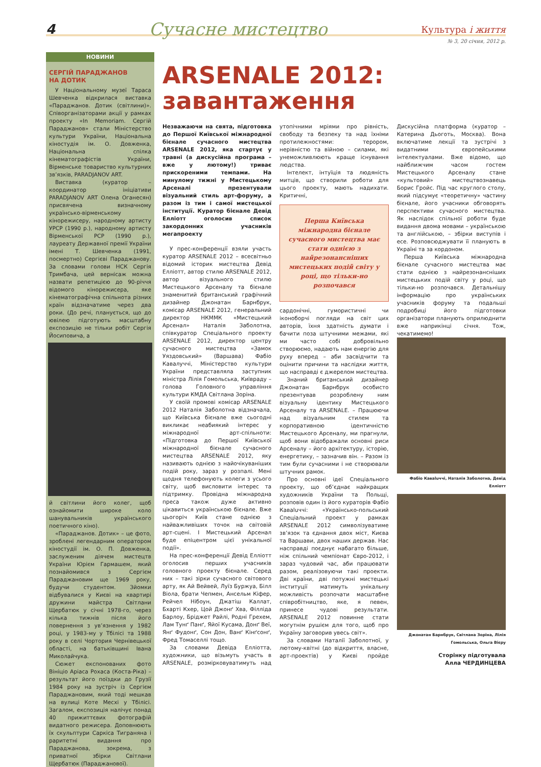4
Сучасне мистецтво
Культура і життя
№ 3, 20 січня, 2012 р.
НОВИНИ
СЕРГІЙ ПАРАДЖАНОВ
НА ДОТИК
У Національному музеї Тараса Шевченка відкрилася виставка «Параджанов. Дотик (світлини)». Співорганізаторами акції у рамках проекту «In Memoriam. Сергій Параджанов» стали Міністерство культури України, Національна кіностудія ім. О. Довженка, Національна спілка кінематографістів України, Вірменське товариство культурних зв’язків, PARADJANOV ART.
Виставка (куратор – координатор ініціативи PARADJANOV ART Олена Оганесян) присвячена визначному українсько-вірменському кінорежисеру, народному артисту УРСР (1990 р.), народному артисту Вірменської РСР (1990 р.), лауреату Державної премії України імені Т. Шевченка (1991, посмертно) Сергієві Параджанову. За словами голови НСК Сергія Тримбача, цей вернісаж можна назвати репетицією до 90-річчя відомого кінорежисера, яке кінематографічна спільнота різних країн відзначатиме через два роки. (До речі, планується, що до ювілею підготують масштабну експозицію не тільки робіт Сергія Йосиповича, а
й світлини його колег, щоб ознайомити широке коло шанувальників українського поетичного кіно).
«Параджанов. Дотик» – це фото, зроблені легендарним оператором кіностудії ім. О. П. Довженка, заслуженим діячем мистецтв України Юрієм Гармашем, який познайомився з Сергієм Параджановим ще 1969 року, будучи студентом. Зйомки відбувалися у Києві на квартирі дружини майстра Світлани Щербатюк у січні 1978-го, через кілька тижнів після його повернення з ув’язнення у 1982 році, у 1983-му у Тбілісі та 1988 року в селі Чортория Чернівецької області, на батьківщині Івана Миколайчука.
Сюжет експонованих фото Вініціо Аріаса Рохаса (Коста-Ріка) – результат його поїздки до Грузії 1984 року на зустріч із Сергієм Параджановим, який тоді мешкав на вулиці Коте Месхі у Тбілісі. Загалом, експозиція налічує понад 40 прижиттєвих фотографій видатного режисера. Доповнюють їх скульптури Саркіса Тиграняна і раритетні видання про Параджанова, зокрема, з приватної збірки Світлани Щербатюк (Параджанової).
ARSENALE 2012: завантаження
Незважаючи на свята, підготовка до Першої Київської міжнародної бієнале сучасного мистецтва ARSENALE 2012, яка стартує у травні (а дискусійна програма – вже у лютому!) триває прискореними темпами. На минулому тижні у Мистецькому Арсеналі презентували візуальний стиль арт-форуму, а разом із тим і самої мистецької інституції. Куратор бієнале Девід Елліотт оголосив список закордонних учасників мегапроекту
У прес-конференції взяли участь куратор ARSENALE 2012 – всесвітньо відомий історик мистецтва Девід Елліотт, автор стилю ARSENALE 2012, автор візуального стилю Мистецького Арсеналу та бієнале знаменитий британський графічний дизайнер Джонатан Барнбрук, комісар ARSENALE 2012, генеральний директор НКММК «Мистецький Арсенал» Наталія Заболотна, співкуратор Спеціального проекту ARSENALE 2012, директор центру сучасного мистецтва «Замок Уяздовський» (Варшава) Фабіо Кавалуччі, Міністерство культури України представляла заступник міністра Лілія Гомольська, Київраду – голова Головного управління культури КМДА Світлана Зоріна.
У своїй промові комісар ARSENALE 2012 Наталія Заболотна відзначала, що Київська бієнале вже сьогодні викликає неабиякий інтерес у міжнародної арт-спільноти: «Підготовка до Першої Київської міжнародної бієнале сучасного мистецтва ARSENALE 2012, яку називають однією з найочікуваніших подій року, зараз у розпалі. Мені щодня телефонують колеги з усього світу, щоб висловити інтерес та підтримку. Провідна міжнародна преса також дуже активно цікавиться українською бієнале. Вже цьогоріч Київ стане однією з найважливіших точок на світовій арт-сцені. І Мистецький Арсенал буде епіцентром цієї унікальної події».
На прес-конференції Девід Елліотт оголосив перших учасників головного проекту бієнале. Серед них – такі зірки сучасного світового арту, як Ай Вейвей, Луїз Буржуа, Білл Віола, брати Чепмен, Ансельм Кіфер, Рейчел Нібоун, Джатіш Каллат, Бхарті Кхер, Цой Джонґ Хва, Філліда Барлоу, Бріджет Райлі, Родні Грехем, Лам Тунґ Панґ, Яйої Кусама, Донґ Веї, Янґ Фудонґ, Сон Дон, Ванґ Кінґсонґ, Фред Томаселлі тощо.
За словами Девіда Елліотта, художники, що візьмуть участь в ARSENALE, розмірковуватимуть над утопічними мріями про рівність, свободу та безпеку та над їхніми протилежностями: терором, нерівністю та війною – силами, які унеможливлюють краще існування людства.
Інтелект, інтуїція та людяність митців, що створили роботи для цього проекту, мають надихати. Критичні,
Перша Київська міжнародна бієнале сучасного мистецтва має стати однією з найрезонансніших мистецьких подій світу у році, що тільки-но розпочався
сардонічні, гумористичні чи іконоборчі погляди на світ цих авторів, їхня здатність думати і бачити поза штучними межами, які ми часто собі добровільно створюємо, надають нам енергію для руху вперед – аби засвідчити та оцінити причини та наслідки життя, що насправді є джерелом мистецтва.
Знаний британський дизайнер Джонатан Барнбрук особисто презентував розроблену ним візуальну ідентику Мистецького Арсеналу та ARSENALE. – Працюючи над візуальним стилем та корпоративною ідентичністю Мистецького Арсеналу, ми прагнули, щоб вони відображали основні риси Арсеналу – його архітектуру, історію, енергетику, – зазначив він. – Разом із тим були сучасними і не створювали штучних рамок.
Про основні ідеї Спеціального проекту, що об’єднає найкращих художників України та Польщі, розповів один із його кураторів Фабіо Каваluччі: «Українсько-польський Спеціальний проект у рамках ARSENALE 2012 символізуватиме зв’язок та єднання двох міст, Києва та Варшави, двох наших держав. Нас насправді поєднує набагато більше, ніж спільний чемпіонат Євро-2012, і зараз чудовий час, аби працювати разом, реалізовуючи такі проекти. Дві країни, дві потужні мистецькі інституції матимуть унікальну можливість розпочати масштабне співробітництво, яке, я певен, принесе чудові результати. ARSENALE 2012 повинне стати могутнім рушієм для того, щоб про Україну заговорив увесь світ».
За словами Наталії Заболотної, у лютому-квітні (до відкриття, власне, арт-проектів) у Києві пройде Дискусійна платформа (куратор – Катерина Дьоготь, Москва). Вона включатиме лекції та зустрічі з видатними європейськими інтелектуалами. Вже відомо, що найближчим часом гостем Мистецького Арсеналу стане «культовий» мистецтвознавець Борис Гройс. Під час круглого столу, який підсумує «теоретичну» частину бієнале, його учасники обговорять перспективи сучасного мистецтва. Як наслідок спільної роботи буде видання двома мовами – українською та англійською, – збірки виступів і есе. Розповсюджувати її планують в Україні та за кордоном.
Перша Київська міжнародна бієнале сучасного мистецтва має стати однією з найрезонансніших мистецьких подій світу у році, що тільки-но розпочався. Детальнішу інформацію про українських учасників форуму та подальші подробиці його підготовки організатори планують оприлюднити вже наприкінці січня. Тож, чекатимемо!
Фабіо Каваluччі, Наталія Заболотна, Девід Елліотт
Джонатан Барнбрук, Світлана Зоріна, Лілія Гомольська, Ольга Вієру
Сторінку підготувала
Алла ЧЕРДИНЦЕВА